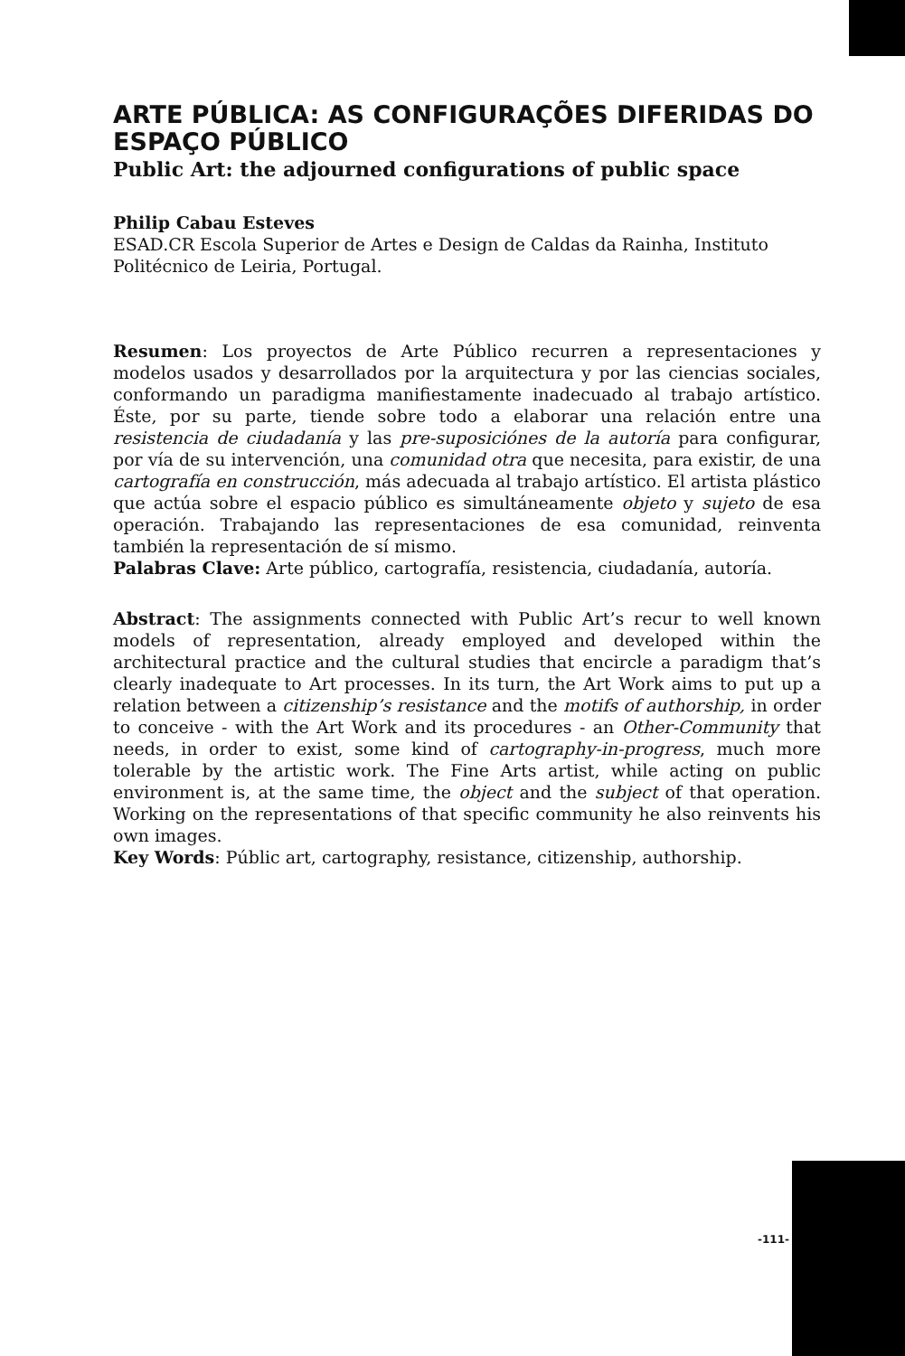ARTE PÚBLICA: AS CONFIGURAÇÕES DIFERIDAS DO ESPAÇO PÚBLICO
Public Art: the adjourned configurations of public space
Philip Cabau Esteves
ESAD.CR Escola Superior de Artes e Design de Caldas da Rainha, Instituto Politécnico de Leiria, Portugal.
Resumen: Los proyectos de Arte Público recurren a representaciones y modelos usados y desarrollados por la arquitectura y por las ciencias sociales, conformando un paradigma manifiestamente inadecuado al trabajo artístico. Éste, por su parte, tiende sobre todo a elaborar una relación entre una resistencia de ciudadanía y las pre-suposiciónes de la autoría para configurar, por vía de su intervención, una comunidad otra que necesita, para existir, de una cartografía en construcción, más adecuada al trabajo artístico. El artista plástico que actúa sobre el espacio público es simultáneamente objeto y sujeto de esa operación. Trabajando las representaciones de esa comunidad, reinventa también la representación de sí mismo.
Palabras Clave: Arte público, cartografía, resistencia, ciudadanía, autoría.
Abstract: The assignments connected with Public Art’s recur to well known models of representation, already employed and developed within the architectural practice and the cultural studies that encircle a paradigm that’s clearly inadequate to Art processes. In its turn, the Art Work aims to put up a relation between a citizenship’s resistance and the motifs of authorship, in order to conceive - with the Art Work and its procedures - an Other-Community that needs, in order to exist, some kind of cartography-in-progress, much more tolerable by the artistic work. The Fine Arts artist, while acting on public environment is, at the same time, the object and the subject of that operation. Working on the representations of that specific community he also reinvents his own images.
Key Words: Públic art, cartography, resistance, citizenship, authorship.
-111-